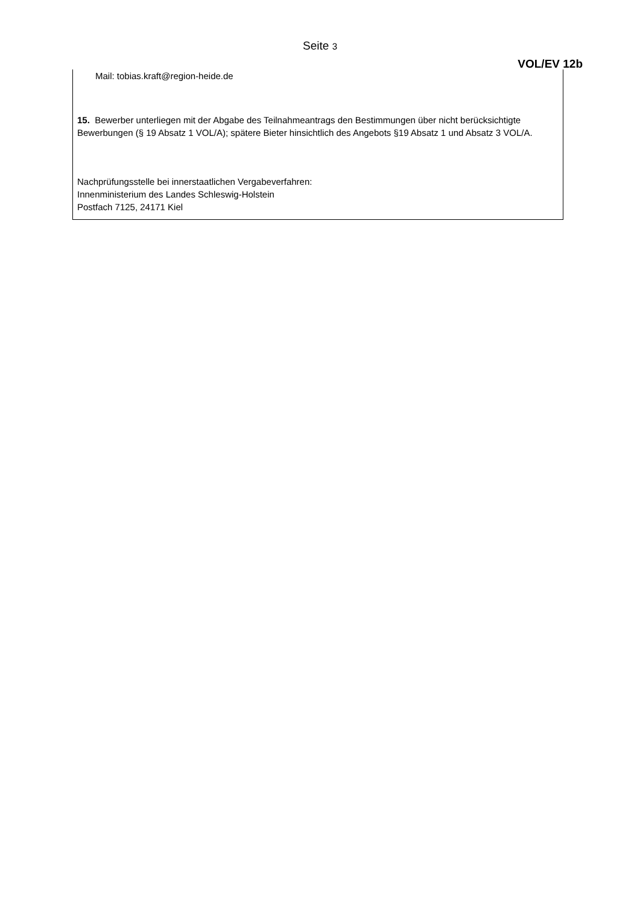Seite 3
VOL/EV 12b
Mail: tobias.kraft@region-heide.de
15. Bewerber unterliegen mit der Abgabe des Teilnahmeantrags den Bestimmungen über nicht berücksichtigte Bewerbungen (§ 19 Absatz 1 VOL/A); spätere Bieter hinsichtlich des Angebots §19 Absatz 1 und Absatz 3 VOL/A.
Nachprüfungsstelle bei innerstaatlichen Vergabeverfahren:
Innenministerium des Landes Schleswig-Holstein
Postfach 7125, 24171 Kiel